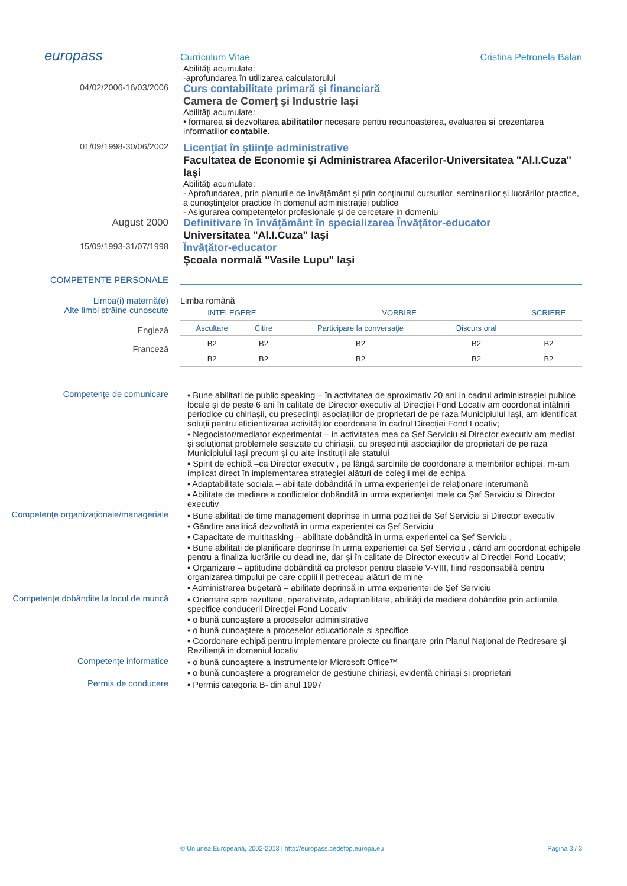europass
Curriculum Vitae Cristina Petronela Balan
Abilităţi acumulate:
-aprofundarea în utilizarea calculatorului
04/02/2006-16/03/2006
Curs contabilitate primară şi financiară
Camera de Comerţ şi Industrie Iaşi
Abilităţi acumulate:
• formarea si dezvoltarea abilitatilor necesare pentru recunoasterea, evaluarea si prezentarea informatiilor contabile.
01/09/1998-30/06/2002
Licenţiat în ştiinţe administrative
Facultatea de Economie şi Administrarea Afacerilor-Universitatea "Al.I.Cuza" Iaşi
Abilităţi acumulate:
- Aprofundarea, prin planurile de învăţământ şi prin conţinutul cursurilor, seminariilor şi lucrărilor practice, a cunoştinţelor practice în domenul administraţiei publice
- Asigurarea competenţelor profesionale şi de cercetare in domeniu
August 2000 Definitivare în învăţământ în specializarea Învăţător-educator
Universitatea "Al.I.Cuza" Iaşi
15/09/1993-31/07/1998
Învăţător-educator
Şcoala normală "Vasile Lupu" Iaşi
COMPETENTE PERSONALE
Limba(i) maternă(e)
Alte limbi străine cunoscute
Limba română
| INTELEGERE | | VORBIRE | | SCRIERE |
| --- | --- | --- | --- | --- |
| Ascultare | Citire | Participare la conversaţie | Discurs oral | |
| B2 | B2 | B2 | B2 | B2 |
| B2 | B2 | B2 | B2 | B2 |
Engleză
Franceză
Competenţe de comunicare ▪ Bune abilitati de public speaking – în activitatea de aproximativ 20 ani in cadrul administrașiei publice locale și de peste 6 ani în calitate de Director executiv al Direcției Fond Locativ am coordonat intâlniri periodice cu chiriașii, cu președinții asociațiilor de proprietari de pe raza Municipiului Iași, am identificat soluții pentru eficientizarea activităților coordonate în cadrul Direcției Fond Locativ;
▪ Negociator/mediator experimentat – in activitatea mea ca Șef Serviciu si Director executiv am mediat și soluționat problemele sesizate cu chiriașii, cu președinții asociațiilor de proprietari de pe raza Municipiului Iași precum și cu alte instituții ale statului
▪ Spirit de echipă –ca Director executiv , pe lângă sarcinile de coordonare a membrilor echipei, m-am implicat direct în implementarea strategiei alături de colegii mei de echipa
▪ Adaptabilitate sociala – abilitate dobândită în urma experienței de relaționare interumană
▪ Abilitate de mediere a conflictelor dobândită in urma experienței mele ca Șef Serviciu si Director executiv
Competenţe organizaţionale/manageriale
▪ Bune abilitati de time management deprinse in urma pozitiei de Șef Serviciu si Director executiv
▪ Gândire analitică dezvoltată in urma experienței ca Șef Serviciu
▪ Capacitate de multitasking – abilitate dobândită in urma experientei ca Șef Serviciu ,
▪ Bune abilitati de planificare deprinse în urma experientei ca Șef Serviciu , când am coordonat echipele pentru a finaliza lucrările cu deadline, dar și în calitate de Director executiv al Direcției Fond Locativ;
▪ Organizare – aptitudine dobândită ca profesor pentru clasele V-VIII, fiind responsabilă pentru organizarea timpului pe care copiii il petreceau alături de mine
▪ Administrarea bugetară – abilitate deprinsă in urma experientei de Șef Serviciu
Competenţe dobândite la locul de muncă
▪ Orientare spre rezultate, operativitate, adaptabilitate, abilități de mediere dobândite prin actiunile specifice conducerii Direcției Fond Locativ
▪ o bună cunoaştere a proceselor administrative
▪ o bună cunoaştere a proceselor educationale si specifice
▪ Coordonare echipă pentru implementare proiecte cu finanțare prin Planul Național de Redresare și Reziliență in domeniul locativ
Competenţe informatice ▪ o bună cunoaştere a instrumentelor Microsoft Office™
▪ o bună cunoaştere a programelor de gestiune chiriași, evidență chiriași și proprietari
Permis de conducere ▪ Permis categoria B- din anul 1997
© Uniunea Europeană, 2002-2013 | http://europass.cedefop.europa.eu Pagina 3 / 3